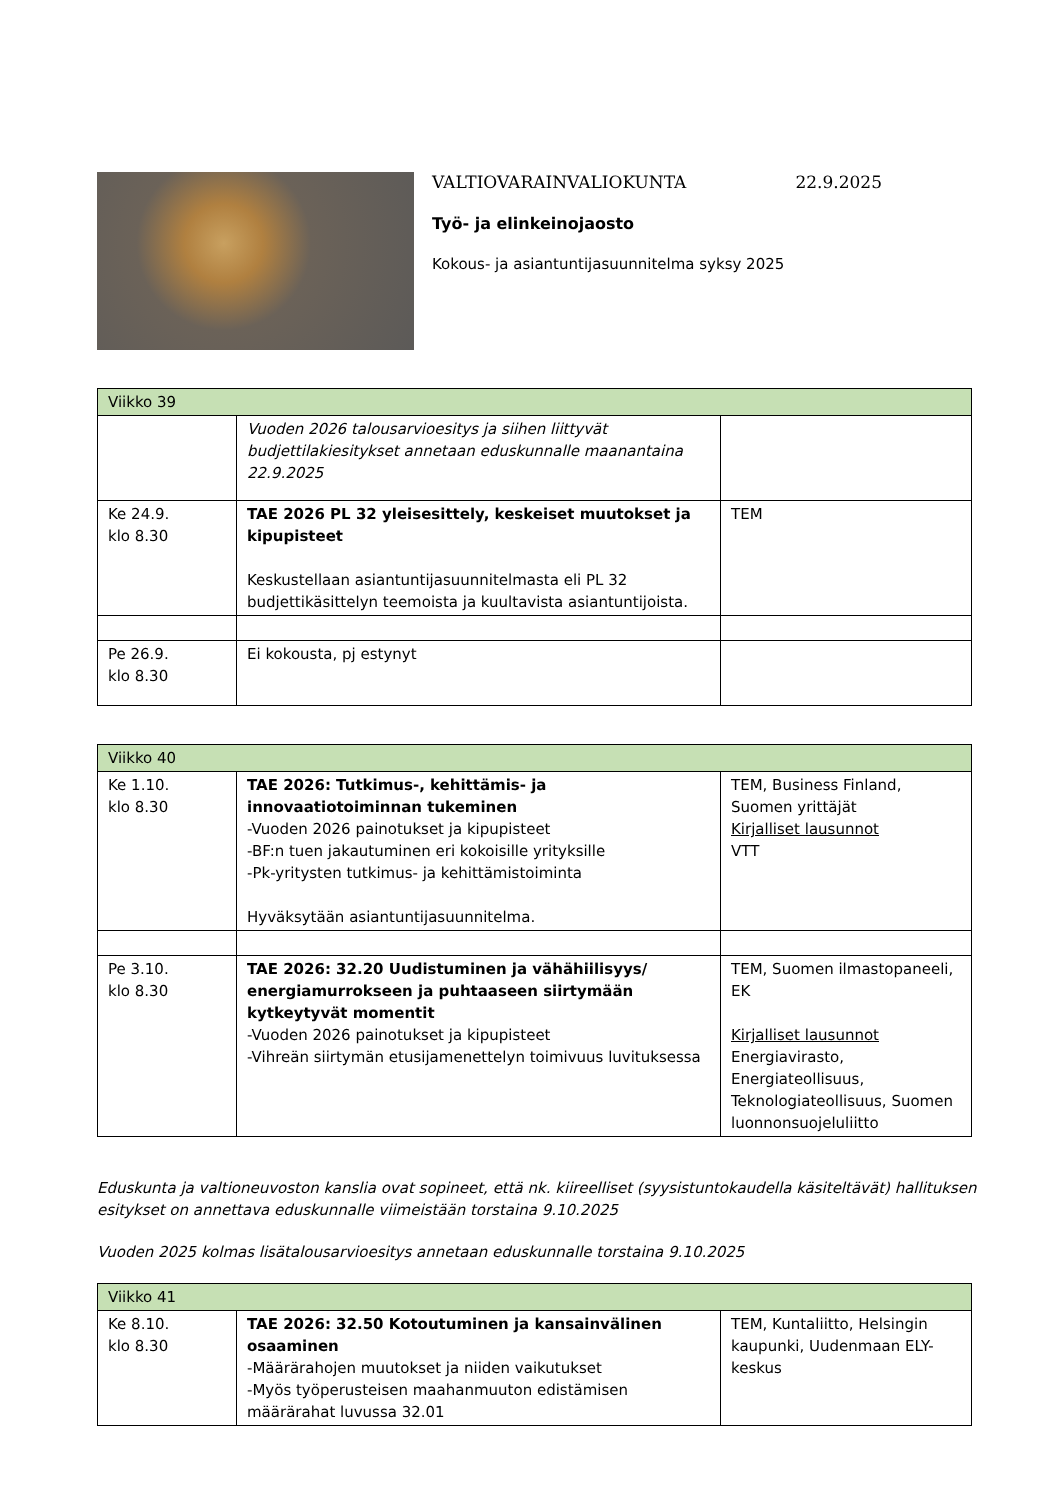VALTIOVARAINVALIOKUNTA 22.9.2025
Työ- ja elinkeinojaosto
Kokous- ja asiantuntijasuunnitelma syksy 2025
| Viikko 39 | | |
| | Vuoden 2026 talousarvioesitys ja siihen liittyvät budjettilakiesitykset annetaan eduskunnalle maanantaina 22.9.2025 | |
| Ke 24.9. klo 8.30 | TAE 2026 PL 32 yleisesittely, keskeiset muutokset ja kipupisteet Keskustellaan asiantuntijasuunnitelmasta eli PL 32 budjettikäsittelyn teemoista ja kuultavista asiantuntijoista. | TEM |
| Pe 26.9. klo 8.30 | Ei kokousta, pj estynyt | |
| Viikko 40 | | |
| Ke 1.10. klo 8.30 | TAE 2026: Tutkimus-, kehittämis- ja innovaatiotoiminnan tukeminen -Vuoden 2026 painotukset ja kipupisteet -BF:n tuen jakautuminen eri kokoisille yrityksille -Pk-yritysten tutkimus- ja kehittämistoiminta Hyväksytään asiantuntijasuunnitelma. | TEM, Business Finland, Suomen yrittäjät Kirjalliset lausunnot VTT |
| Pe 3.10. klo 8.30 | TAE 2026: 32.20 Uudistuminen ja vähähiilisyys/ energiamurrokseen ja puhtaaseen siirtymään kytkeytyvät momentit -Vuoden 2026 painotukset ja kipupisteet -Vihreän siirtymän etusijamenettelyn toimivuus luvituksessa | TEM, Suomen ilmastopaneeli, EK Kirjalliset lausunnot Energiavirasto, Energiateollisuus, Teknologiateollisuus, Suomen luonnonsuojeluliitto |
Eduskunta ja valtioneuvoston kanslia ovat sopineet, että nk. kiireelliset (syysistuntokaudella käsiteltävät) hallituksen esitykset on annettava eduskunnalle viimeistään torstaina 9.10.2025
Vuoden 2025 kolmas lisätalousarvioesitys annetaan eduskunnalle torstaina 9.10.2025
| Viikko 41 | | |
| Ke 8.10. klo 8.30 | TAE 2026: 32.50 Kotoutuminen ja kansainvälinen osaaminen -Määrärahojen muutokset ja niiden vaikutukset -Myös työperusteisen maahanmuuton edistämisen määrärahat luvussa 32.01 | TEM, Kuntaliitto, Helsingin kaupunki, Uudenmaan ELY-keskus |